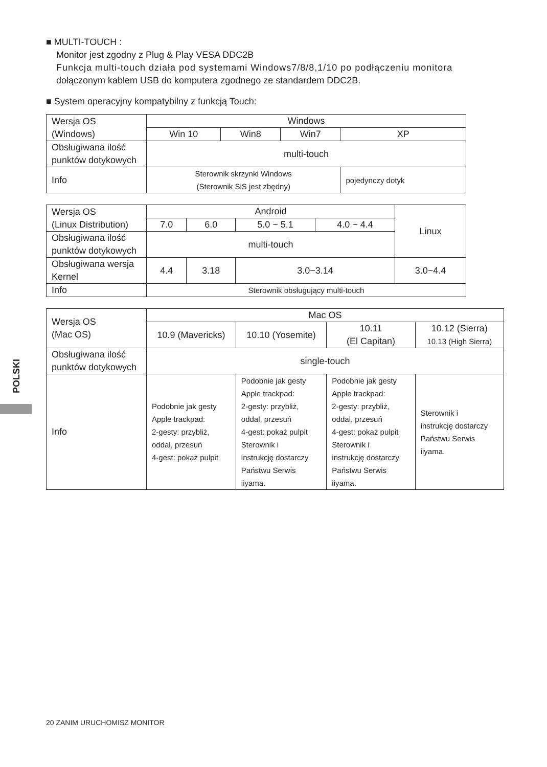■ MULTI-TOUCH :
Monitor jest zgodny z Plug & Play VESA DDC2B
Funkcja multi-touch działa pod systemami Windows7/8/8,1/10 po podłączeniu monitora
dołączonym kablem USB do komputera zgodnego ze standardem DDC2B.
■ System operacyjny kompatybilny z funkcją Touch:
| Wersja OS (Windows) | Windows | | | |
| | Win 10 | Win8 | Win7 | XP |
| Obsługiwana ilość punktów dotykowych | multi-touch | | | |
| Info | Sterownik skrzynki Windows (Sterownik SiS jest zbędny) | | | pojedynczy dotyk |
| Wersja OS (Linux Distribution) | Android | | | | Linux |
| | 7.0 | 6.0 | 5.0 ~ 5.1 | 4.0 ~ 4.4 | |
| Obsługiwana ilość punktów dotykowych | multi-touch | | | | |
| Obsługiwana wersja Kernel | 4.4 | 3.18 | 3.0~3.14 | | 3.0~4.4 |
| Info | Sterownik obsługujący multi-touch | | | | |
| Wersja OS (Mac OS) | Mac OS | | | |
| | 10.9 (Mavericks) | 10.10 (Yosemite) | 10.11 (El Capitan) | 10.12 (Sierra) 10.13 (High Sierra) |
| Obsługiwana ilość punktów dotykowych | single-touch | | | |
| Info | Podobnie jak gesty Apple trackpad: 2-gesty: przybliż, oddal, przesuń 4-gest: pokaż pulpit | Podobnie jak gesty Apple trackpad: 2-gesty: przybliż, oddal, przesuń 4-gest: pokaż pulpit Sterownik i instrukcję dostarczy Państwu Serwis iiyama. | Podobnie jak gesty Apple trackpad: 2-gesty: przybliż, oddal, przesuń 4-gest: pokaż pulpit Sterownik i instrukcję dostarczy Państwu Serwis iiyama. | Sterownik i instrukcję dostarczy Państwu Serwis iiyama. |
POLSKI
20 ZANIM URUCHOMISZ MONITOR